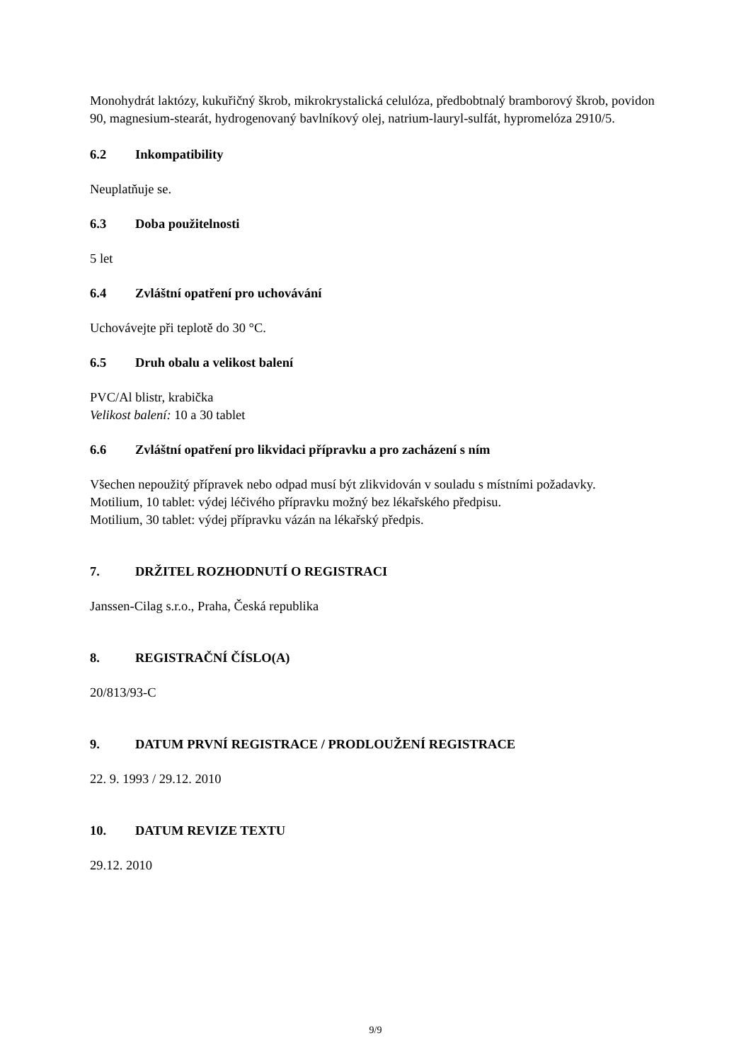Monohydrát laktózy, kukuřičný škrob, mikrokrystalická celulóza, předbobtnalý bramborový škrob, povidon 90, magnesium-stearát, hydrogenovaný bavlníkový olej, natrium-lauryl-sulfát, hypromelóza 2910/5.
6.2 Inkompatibility
Neuplatňuje se.
6.3 Doba použitelnosti
5 let
6.4 Zvláštní opatření pro uchovávání
Uchovávejte při teplotě do 30 °C.
6.5 Druh obalu a velikost balení
PVC/Al blistr, krabička
Velikost balení: 10 a 30 tablet
6.6 Zvláštní opatření pro likvidaci přípravku a pro zacházení s ním
Všechen nepoužitý přípravek nebo odpad musí být zlikvidován v souladu s místními požadavky.
Motilium, 10 tablet: výdej léčivého přípravku možný bez lékařského předpisu.
Motilium, 30 tablet: výdej přípravku vázán na lékařský předpis.
7. DRŽITEL ROZHODNUTÍ O REGISTRACI
Janssen-Cilag s.r.o., Praha, Česká republika
8. REGISTRAČNÍ ČÍSLO(A)
20/813/93-C
9. DATUM PRVNÍ REGISTRACE / PRODLOUŽENÍ REGISTRACE
22. 9. 1993 / 29.12. 2010
10. DATUM REVIZE TEXTU
29.12. 2010
9/9